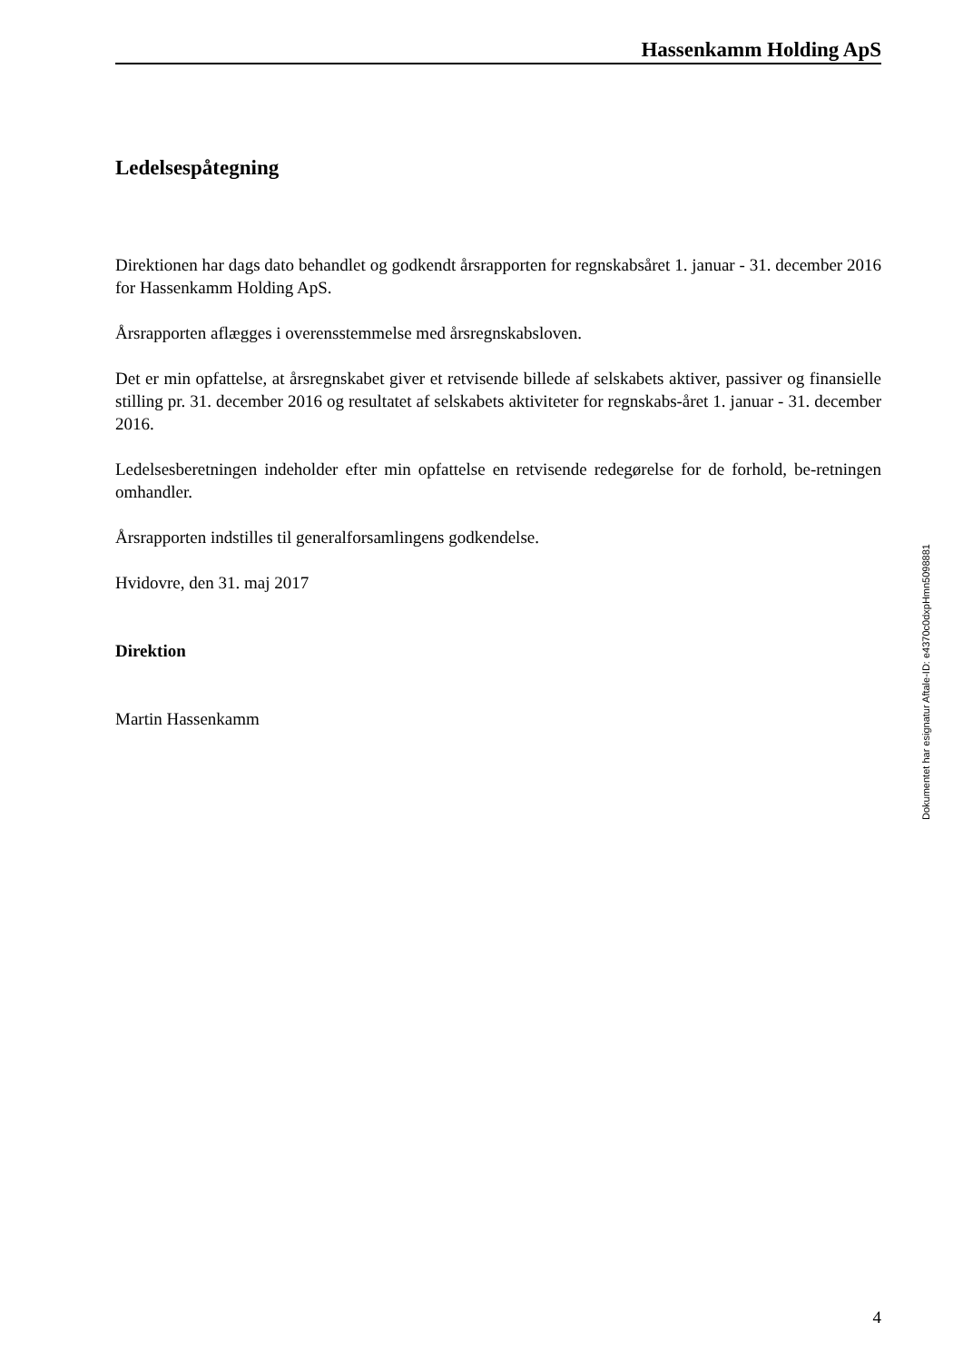Hassenkamm Holding ApS
Ledelsespåtegning
Direktionen har dags dato behandlet og godkendt årsrapporten for regnskabsåret 1. januar - 31. december 2016 for Hassenkamm Holding ApS.
Årsrapporten aflægges i overensstemmelse med årsregnskabsloven.
Det er min opfattelse, at årsregnskabet giver et retvisende billede af selskabets aktiver, passiver og finansielle stilling pr. 31. december 2016 og resultatet af selskabets aktiviteter for regnskabs-året 1. januar - 31. december 2016.
Ledelsesberetningen indeholder efter min opfattelse en retvisende redegørelse for de forhold, be-retningen omhandler.
Årsrapporten indstilles til generalforsamlingens godkendelse.
Hvidovre, den 31. maj 2017
Direktion
Martin Hassenkamm
Dokumentet har esignatur Aftale-ID: e4370c0dxpHmn5098881
4